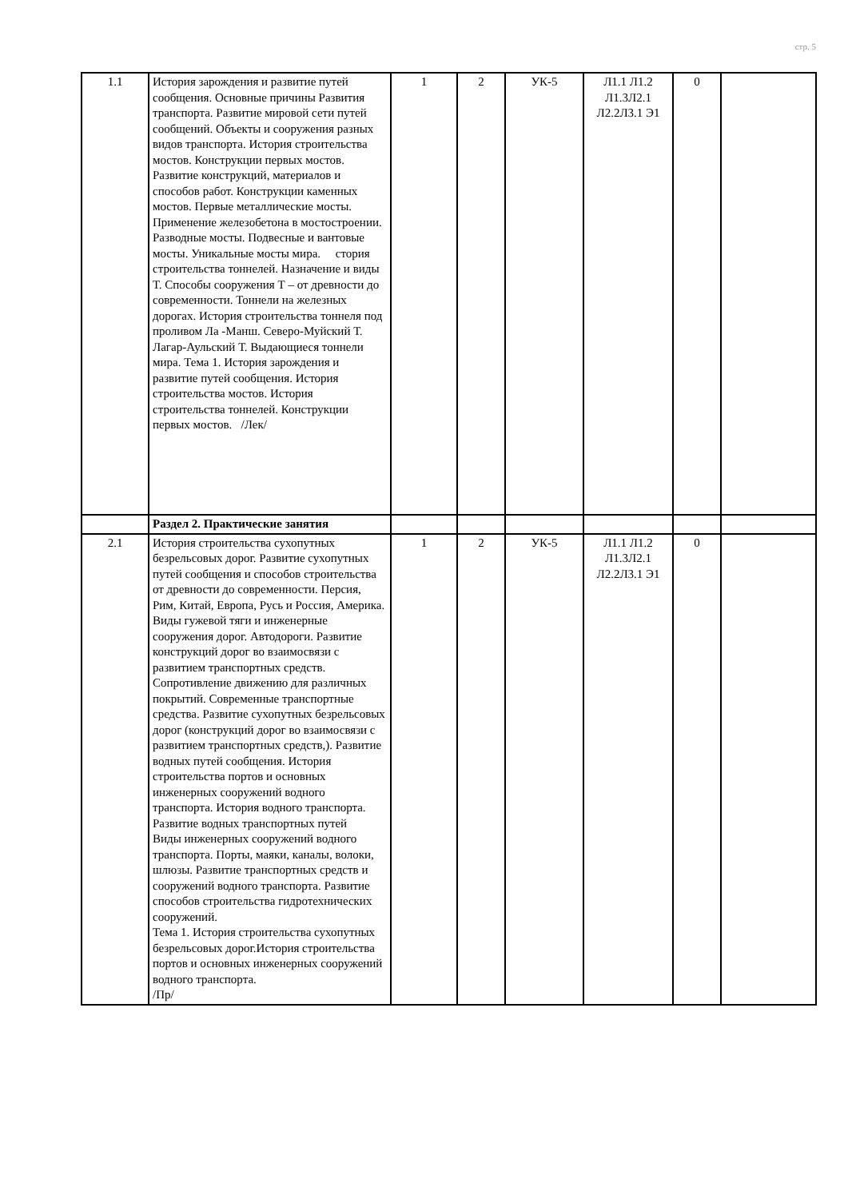стр. 5
| 1.1 | История зарождения и развитие путей сообщения. Основные причины Развития транспорта. Развитие мировой сети путей сообщений. Объекты и сооружения разных видов транспорта. История строительства мостов. Конструкции первых мостов. Развитие конструкций, материалов и способов работ. Конструкции каменных мостов. Первые металлические мосты. Применение железобетона в мостостроении. Разводные мосты. Подвесные и вантовые мосты. Уникальные мосты мира. стория строительства тоннелей. Назначение и виды Т. Способы сооружения Т – от древности до современности. Тоннели на железных дорогах. История строительства тоннеля под проливом Ла -Манш. Северо-Муйский Т. Лагар-Аульский Т. Выдающиеся тоннели мира. Тема 1. История зарождения и развитие путей сообщения. История строительства мостов. История строительства тоннелей. Конструкции первых мостов. /Лек/ | 1 | 2 | УК-5 | Л1.1 Л1.2 Л1.3Л2.1 Л2.2Л3.1 Э1 | 0 | |
| | Раздел 2. Практические занятия | | | | | | |
| 2.1 | История строительства сухопутных безрельсовых дорог. Развитие сухопутных путей сообщения и способов строительства от древности до современности. Персия, Рим, Китай, Европа, Русь и Россия, Америка. Виды гужевой тяги и инженерные сооружения дорог. Автодороги. Развитие конструкций дорог во взаимосвязи с развитием транспортных средств. Сопротивление движению для различных покрытий. Современные транспортные средства. Развитие сухопутных безрельсовых дорог (конструкций дорог во взаимосвязи с развитием транспортных средств,). Развитие водных путей сообщения. История строительства портов и основных инженерных сооружений водного транспорта. История водного транспорта. Развитие водных транспортных путей Виды инженерных сооружений водного транспорта. Порты, маяки, каналы, волоки, шлюзы. Развитие транспортных средств и сооружений водного транспорта. Развитие способов строительства гидротехнических сооружений. Тема 1. История строительства сухопутных безрельсовых дорог.История строительства портов и основных инженерных сооружений водного транспорта. /Пр/ | 1 | 2 | УК-5 | Л1.1 Л1.2 Л1.3Л2.1 Л2.2Л3.1 Э1 | 0 | |